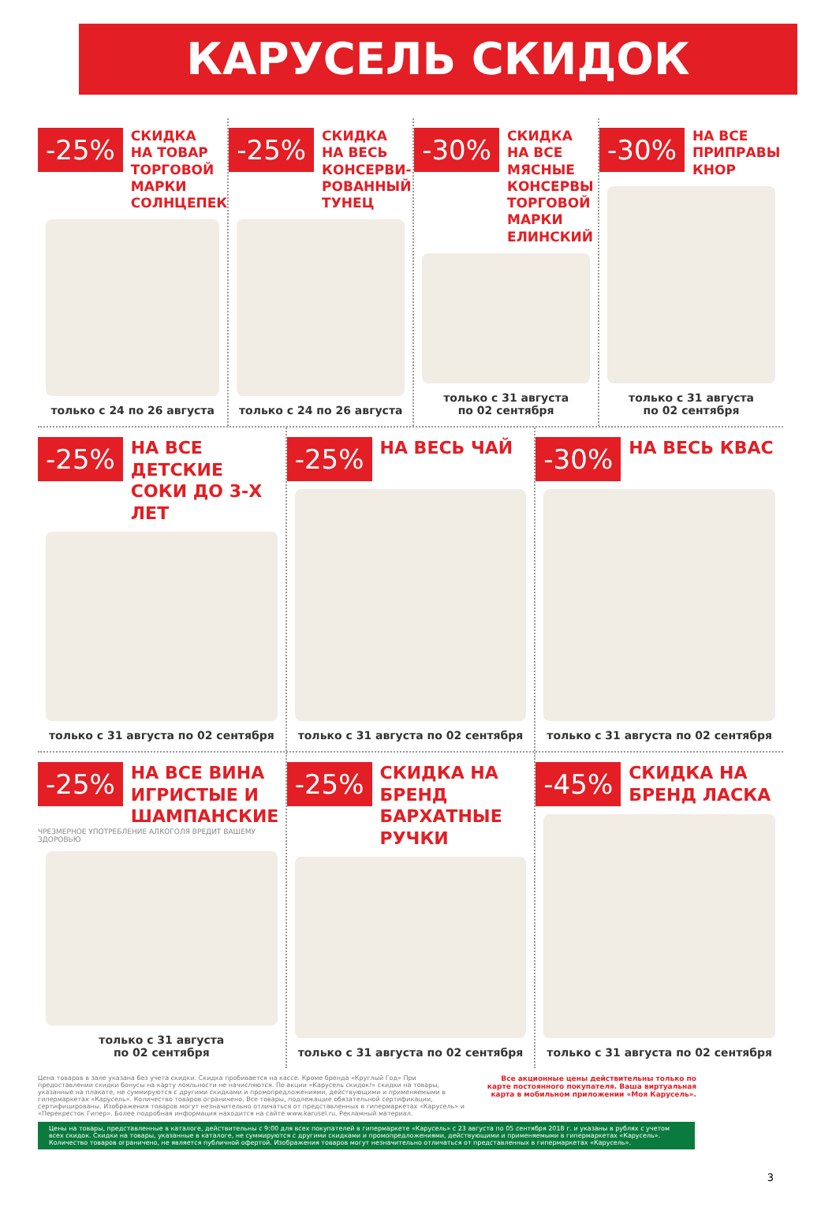КАРУСЕЛЬ СКИДОК
-25%
СКИДКА
НА ТОВАР ТОРГОВОЙ МАРКИ СОЛНЦЕПЕК
только с 24 по 26 августа
-25%
СКИДКА
НА ВЕСЬ КОНСЕРВИ-РОВАННЫЙ ТУНЕЦ
только с 24 по 26 августа
-30%
СКИДКА
НА ВСЕ МЯСНЫЕ КОНСЕРВЫ ТОРГОВОЙ МАРКИ ЕЛИНСКИЙ
только с 31 августа
по 02 сентября
-30%
НА ВСЕ ПРИПРАВЫ КНОР
только с 31 августа
по 02 сентября
-25%
НА ВСЕ ДЕТСКИЕ СОКИ ДО 3-Х ЛЕТ
только с 31 августа по 02 сентября
-25%
НА ВЕСЬ ЧАЙ
только с 31 августа по 02 сентября
-30%
НА ВЕСЬ КВАС
только с 31 августа по 02 сентября
-25%
НА ВСЕ ВИНА ИГРИСТЫЕ И ШАМПАНСКИЕ
ЧРЕЗМЕРНОЕ УПОТРЕБЛЕНИЕ АЛКОГОЛЯ ВРЕДИТ ВАШЕМУ ЗДОРОВЬЮ
только с 31 августа
по 02 сентября
-25%
СКИДКА НА БРЕНД БАРХАТНЫЕ РУЧКИ
только с 31 августа по 02 сентября
-45%
СКИДКА НА БРЕНД ЛАСКА
только с 31 августа по 02 сентября
Цена товаров в зале указана без учета скидки. Скидка пробивается на кассе. Кроме бренда «Круглый Год» При предоставлении скидки бонусы на карту лояльности не начисляются. По акции «Карусель скидок!» скидки на товары, указанные на плакате, не суммируются с другими скидками и промопредложениями, действующими и применяемыми в гипермаркетах «Карусель». Количество товаров ограничено. Все товары, подлежащие обязательной сертификации, сертифицированы. Изображения товаров могут незначительно отличаться от представленных в гипермаркетах «Карусель» и «Перекресток Гипер». Более подробная информация находится на сайте www.karusel.ru. Рекламный материал.
Все акционные цены действительны только по карте постоянного покупателя. Ваша виртуальная карта в мобильном приложении «Моя Карусель».
Цены на товары, представленные в каталоге, действительны с 9:00 для всех покупателей в гипермаркете «Карусель» с 23 августа по 05 сентября 2018 г. и указаны в рублях с учетом всех скидок. Скидки на товары, указанные в каталоге, не суммируются с другими скидками и промопредложениями, действующими и применяемыми в гипермаркетах «Карусель». Количество товаров ограничено, не является публичной офертой. Изображения товаров могут незначительно отличаться от представленных в гипермаркетах «Карусель».
3